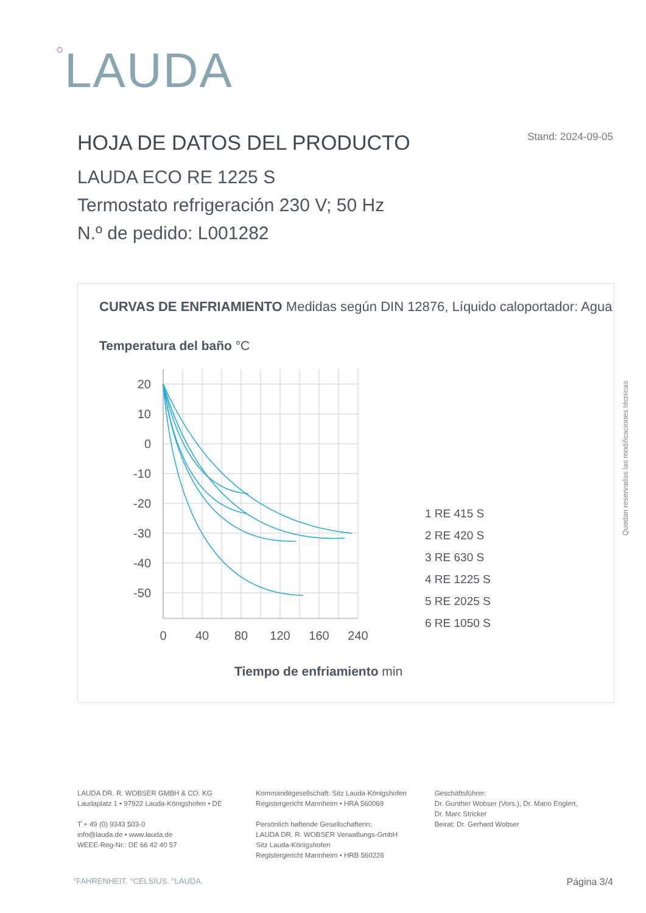○LAUDA
HOJA DE DATOS DEL PRODUCTO Stand: 2024-09-05
LAUDA ECO RE 1225 S
Termostato refrigeración 230 V; 50 Hz
N.º de pedido: L001282
CURVAS DE ENFRIAMIENTO Medidas según DIN 12876, Líquido caloportador: Agua
Temperatura del baño °C
20
10
0
-10
-20
-30
-40
-50
0
40
80
120
160
240
1 RE 415 S
2 RE 420 S
3 RE 630 S
4 RE 1225 S
5 RE 2025 S
6 RE 1050 S
Tiempo de enfriamiento min
Quedan reservadas las modificaciones técnicas
LAUDA DR. R. WOBSER GMBH & CO. KG
Laudaplatz 1 • 97922 Lauda-Königshofen • DE
T + 49 (0) 9343 503-0
info@lauda.de • www.lauda.de
WEEE-Reg-Nr.: DE 66 42 40 57
Kommanditgesellschaft: Sitz Lauda-Königshofen
Registergericht Mannheim • HRA 560069
Persönlich haftende Gesellschafterin:
LAUDA DR. R. WOBSER Verwaltungs-GmbH
Sitz Lauda-Königshofen
Registergericht Mannheim • HRB 560226
Geschäftsführer:
Dr. Gunther Wobser (Vors.), Dr. Mario Englert,
Dr. Marc Stricker
Beirat: Dr. Gerhard Wobser
°FAHRENHEIT. °CELSIUS. °LAUDA. Página 3/4